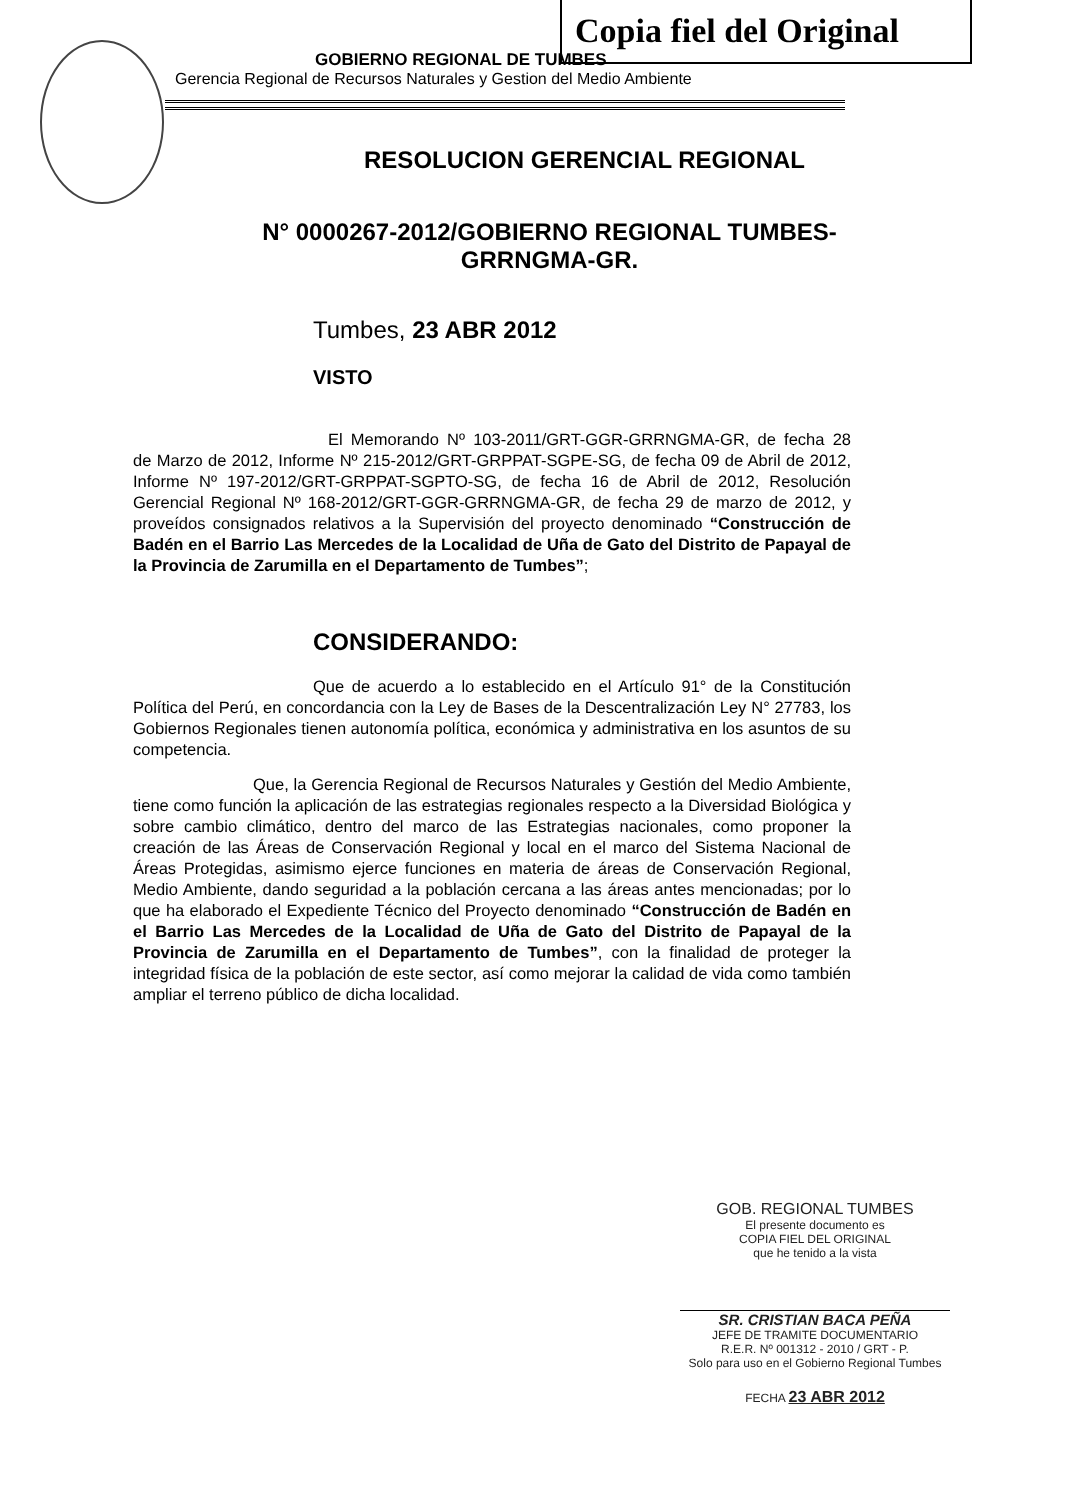Copia fiel del Original
GOBIERNO REGIONAL DE TUMBES
Gerencia Regional de Recursos Naturales y Gestion del Medio Ambiente
RESOLUCION GERENCIAL REGIONAL
N° 0000267-2012/GOBIERNO REGIONAL TUMBES-
GRRNGMA-GR.
Tumbes, 23 ABR 2012
VISTO
El Memorando Nº 103-2011/GRT-GGR-GRRNGMA-GR, de fecha 28 de Marzo de 2012, Informe Nº 215-2012/GRT-GRPPAT-SGPE-SG, de fecha 09 de Abril de 2012, Informe Nº 197-2012/GRT-GRPPAT-SGPTO-SG, de fecha 16 de Abril de 2012, Resolución Gerencial Regional Nº 168-2012/GRT-GGR-GRRNGMA-GR, de fecha 29 de marzo de 2012, y proveídos consignados relativos a la Supervisión del proyecto denominado “Construcción de Badén en el Barrio Las Mercedes de la Localidad de Uña de Gato del Distrito de Papayal de la Provincia de Zarumilla en el Departamento de Tumbes”;
CONSIDERANDO:
Que de acuerdo a lo establecido en el Artículo 91° de la Constitución Política del Perú, en concordancia con la Ley de Bases de la Descentralización Ley N° 27783, los Gobiernos Regionales tienen autonomía política, económica y administrativa en los asuntos de su competencia.
Que, la Gerencia Regional de Recursos Naturales y Gestión del Medio Ambiente, tiene como función la aplicación de las estrategias regionales respecto a la Diversidad Biológica y sobre cambio climático, dentro del marco de las Estrategias nacionales, como proponer la creación de las Áreas de Conservación Regional y local en el marco del Sistema Nacional de Áreas Protegidas, asimismo ejerce funciones en materia de áreas de Conservación Regional, Medio Ambiente, dando seguridad a la población cercana a las áreas antes mencionadas; por lo que ha elaborado el Expediente Técnico del Proyecto denominado “Construcción de Badén en el Barrio Las Mercedes de la Localidad de Uña de Gato del Distrito de Papayal de la Provincia de Zarumilla en el Departamento de Tumbes”, con la finalidad de proteger la integridad física de la población de este sector, así como mejorar la calidad de vida como también ampliar el terreno público de dicha localidad.
GOB. REGIONAL TUMBES
El presente documento es
COPIA FIEL DEL ORIGINAL
que he tenido a la vista
SR. CRISTIAN BACA PEÑA
JEFE DE TRAMITE DOCUMENTARIO
R.E.R. Nº 001312 - 2010 / GRT - P.
Solo para uso en el Gobierno Regional Tumbes
FECHA 23 ABR 2012